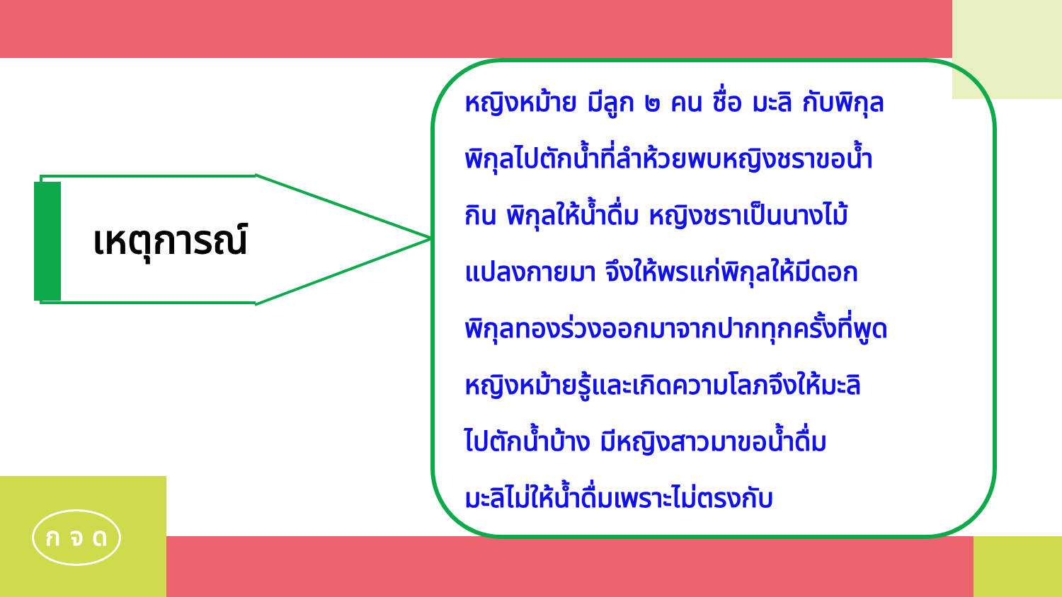เหตุการณ์
หญิงหม้าย มีลูก ๒ คน ชื่อ มะลิ กับพิกุล
พิกุลไปตักน้ำที่ลำห้วยพบหญิงชราขอน้ำ
กิน พิกุลให้น้ำดื่ม หญิงชราเป็นนางไม้
แปลงกายมา จึงให้พรแก่พิกุลให้มีดอก
พิกุลทองร่วงออกมาจากปากทุกครั้งที่พูด
หญิงหม้ายรู้และเกิดความโลภจึงให้มะลิ
ไปตักน้ำบ้าง มีหญิงสาวมาขอน้ำดื่ม
มะลิไม่ให้น้ำดื่มเพราะไม่ตรงกับ
ก จ ด